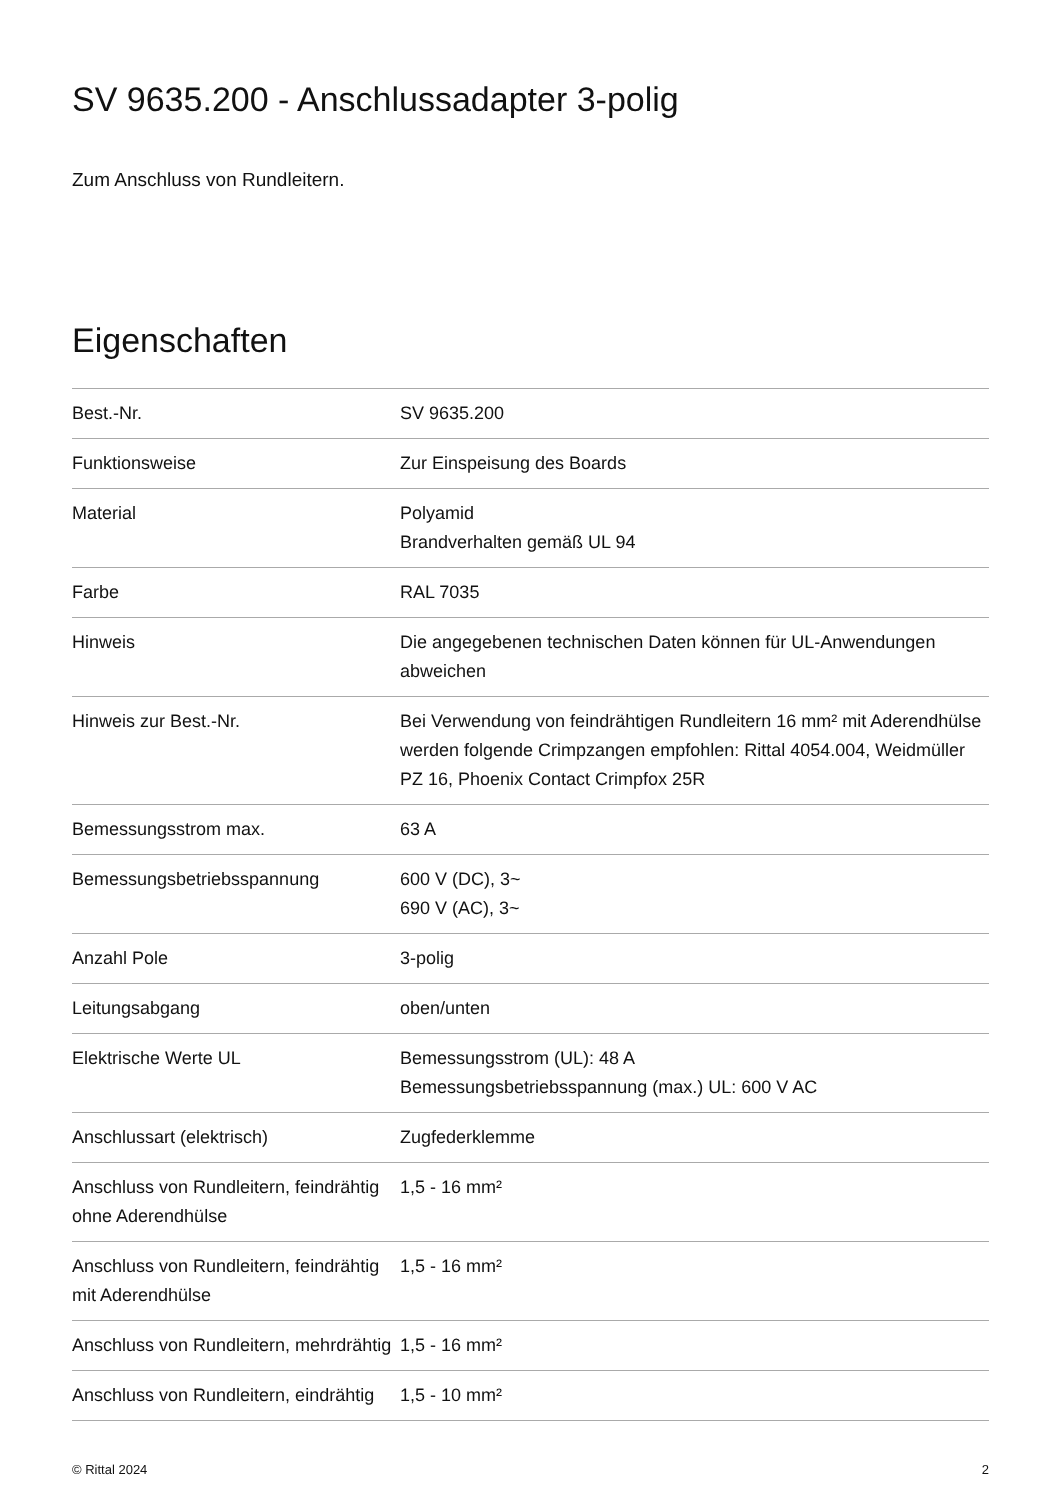SV 9635.200 - Anschlussadapter 3-polig
Zum Anschluss von Rundleitern.
Eigenschaften
| Best.-Nr. | SV 9635.200 |
| Funktionsweise | Zur Einspeisung des Boards |
| Material | Polyamid Brandverhalten gemäß UL 94 |
| Farbe | RAL 7035 |
| Hinweis | Die angegebenen technischen Daten können für UL-Anwendungen abweichen |
| Hinweis zur Best.-Nr. | Bei Verwendung von feindrähtigen Rundleitern 16 mm² mit Aderendhülse werden folgende Crimpzangen empfohlen: Rittal 4054.004, Weidmüller PZ 16, Phoenix Contact Crimpfox 25R |
| Bemessungsstrom max. | 63 A |
| Bemessungsbetriebsspannung | 600 V (DC), 3~ 690 V (AC), 3~ |
| Anzahl Pole | 3-polig |
| Leitungsabgang | oben/unten |
| Elektrische Werte UL | Bemessungsstrom (UL): 48 A Bemessungsbetriebsspannung (max.) UL: 600 V AC |
| Anschlussart (elektrisch) | Zugfederklemme |
| Anschluss von Rundleitern, feindrähtig ohne Aderendhülse | 1,5 - 16 mm² |
| Anschluss von Rundleitern, feindrähtig mit Aderendhülse | 1,5 - 16 mm² |
| Anschluss von Rundleitern, mehrdrähtig | 1,5 - 16 mm² |
| Anschluss von Rundleitern, eindrähtig | 1,5 - 10 mm² |
© Rittal 2024 2